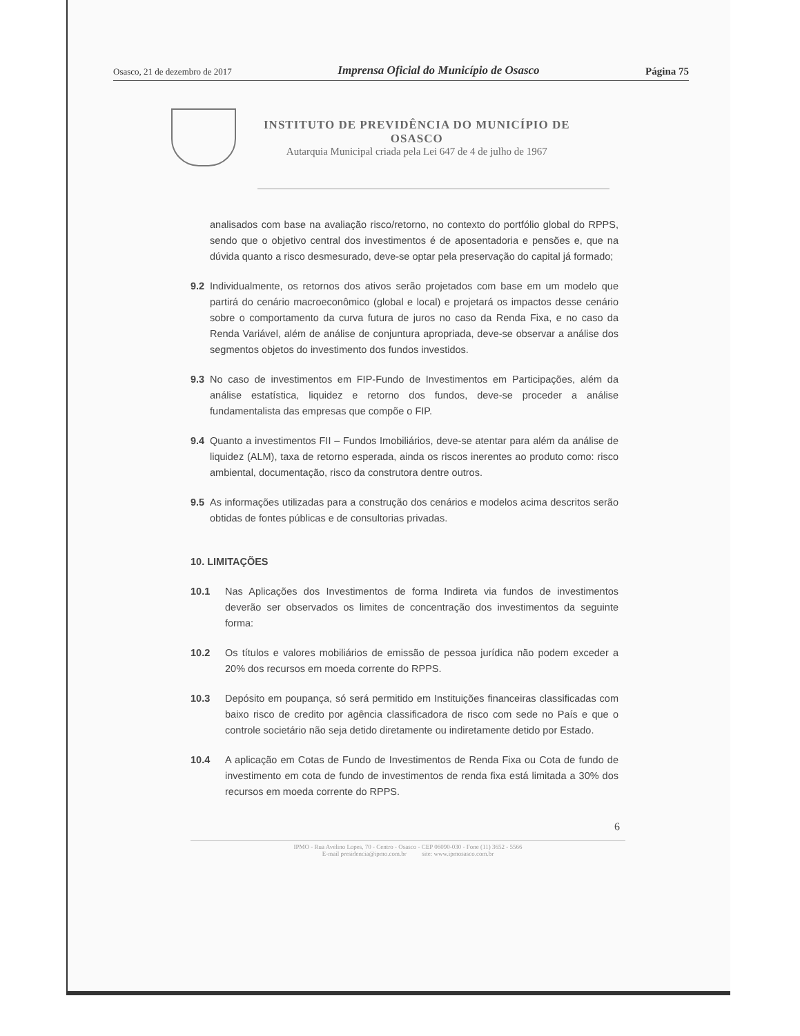Osasco, 21 de dezembro de 2017 Imprensa Oficial do Município de Osasco Página 75
INSTITUTO DE PREVIDÊNCIA DO MUNICÍPIO DE
OSASCO
Autarquia Municipal criada pela Lei 647 de 4 de julho de 1967
analisados com base na avaliação risco/retorno, no contexto do portfólio global do RPPS, sendo que o objetivo central dos investimentos é de aposentadoria e pensões e, que na dúvida quanto a risco desmesurado, deve-se optar pela preservação do capital já formado;
9.2 Individualmente, os retornos dos ativos serão projetados com base em um modelo que partirá do cenário macroeconômico (global e local) e projetará os impactos desse cenário sobre o comportamento da curva futura de juros no caso da Renda Fixa, e no caso da Renda Variável, além de análise de conjuntura apropriada, deve-se observar a análise dos segmentos objetos do investimento dos fundos investidos.
9.3 No caso de investimentos em FIP-Fundo de Investimentos em Participações, além da análise estatística, liquidez e retorno dos fundos, deve-se proceder a análise fundamentalista das empresas que compõe o FIP.
9.4 Quanto a investimentos FII – Fundos Imobiliários, deve-se atentar para além da análise de liquidez (ALM), taxa de retorno esperada, ainda os riscos inerentes ao produto como: risco ambiental, documentação, risco da construtora dentre outros.
9.5 As informações utilizadas para a construção dos cenários e modelos acima descritos serão obtidas de fontes públicas e de consultorias privadas.
10. LIMITAÇÕES
10.1 Nas Aplicações dos Investimentos de forma Indireta via fundos de investimentos deverão ser observados os limites de concentração dos investimentos da seguinte forma:
10.2 Os títulos e valores mobiliários de emissão de pessoa jurídica não podem exceder a 20% dos recursos em moeda corrente do RPPS.
10.3 Depósito em poupança, só será permitido em Instituições financeiras classificadas com baixo risco de credito por agência classificadora de risco com sede no País e que o controle societário não seja detido diretamente ou indiretamente detido por Estado.
10.4 A aplicação em Cotas de Fundo de Investimentos de Renda Fixa ou Cota de fundo de investimento em cota de fundo de investimentos de renda fixa está limitada a 30% dos recursos em moeda corrente do RPPS.
6
IPMO - Rua Avelino Lopes, 70 - Centro - Osasco - CEP 06090-030 - Fone (11) 3652 - 5566
E-mail presidencia@ipmo.com.br site: www.ipmosasco.com.br